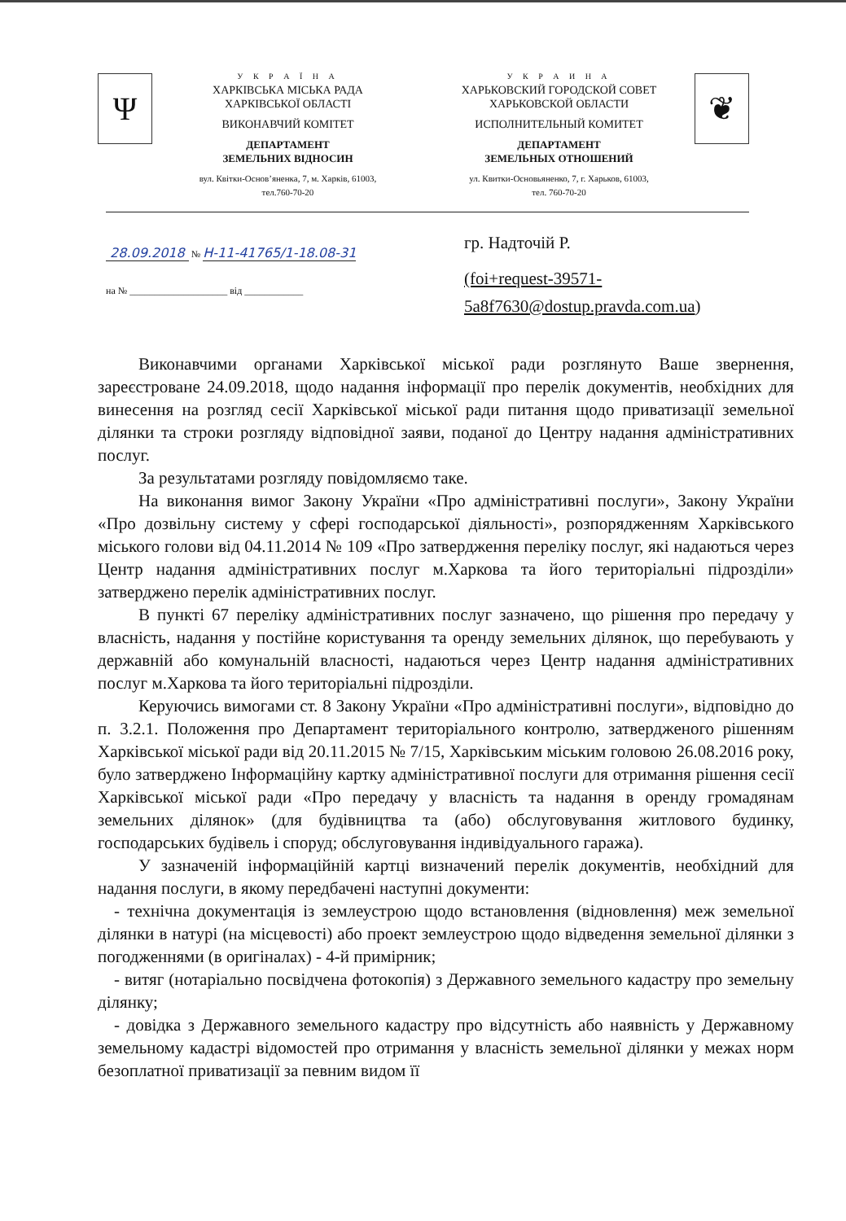Ψ
У К Р А Ї Н А
ХАРКІВСЬКА МІСЬКА РАДА
ХАРКІВСЬКОЇ ОБЛАСТІ
ВИКОНАВЧИЙ КОМІТЕТ
ДЕПАРТАМЕНТ
ЗЕМЕЛЬНИХ ВІДНОСИН
вул. Квітки-Основ’яненка, 7, м. Харків, 61003,
тел.760-70-20
У К Р А И Н А
ХАРЬКОВСКИЙ ГОРОДСКОЙ СОВЕТ
ХАРЬКОВСКОЙ ОБЛАСТИ
ИСПОЛНИТЕЛЬНЫЙ КОМИТЕТ
ДЕПАРТАМЕНТ
ЗЕМЕЛЬНЫХ ОТНОШЕНИЙ
ул. Квитки-Основьяненко, 7, г. Харьков, 61003,
тел. 760-70-20
❦
28.09.2018 № Н-11-41765/1-18.08-31
на № ____________________ від ____________
гр. Надточій Р.
(foi+request-39571-
5a8f7630@dostup.pravda.com.ua)
Виконавчими органами Харківської міської ради розглянуто Ваше звернення, зареєстроване 24.09.2018, щодо надання інформації про перелік документів, необхідних для винесення на розгляд сесії Харківської міської ради питання щодо приватизації земельної ділянки та строки розгляду відповідної заяви, поданої до Центру надання адміністративних послуг.
За результатами розгляду повідомляємо таке.
На виконання вимог Закону України «Про адміністративні послуги», Закону України «Про дозвільну систему у сфері господарської діяльності», розпорядженням Харківського міського голови від 04.11.2014 № 109 «Про затвердження переліку послуг, які надаються через Центр надання адміністративних послуг м.Харкова та його територіальні підрозділи» затверджено перелік адміністративних послуг.
В пункті 67 переліку адміністративних послуг зазначено, що рішення про передачу у власність, надання у постійне користування та оренду земельних ділянок, що перебувають у державній або комунальній власності, надаються через Центр надання адміністративних послуг м.Харкова та його територіальні підрозділи.
Керуючись вимогами ст. 8 Закону України «Про адміністративні послуги», відповідно до п. 3.2.1. Положення про Департамент територіального контролю, затвердженого рішенням Харківської міської ради від 20.11.2015 № 7/15, Харківським міським головою 26.08.2016 року, було затверджено Інформаційну картку адміністративної послуги для отримання рішення сесії Харківської міської ради «Про передачу у власність та надання в оренду громадянам земельних ділянок» (для будівництва та (або) обслуговування житлового будинку, господарських будівель і споруд; обслуговування індивідуального гаража).
У зазначеній інформаційній картці визначений перелік документів, необхідний для надання послуги, в якому передбачені наступні документи:
- технічна документація із землеустрою щодо встановлення (відновлення) меж земельної ділянки в натурі (на місцевості) або проект землеустрою щодо відведення земельної ділянки з погодженнями (в оригіналах) - 4-й примірник;
- витяг (нотаріально посвідчена фотокопія) з Державного земельного кадастру про земельну ділянку;
- довідка з Державного земельного кадастру про відсутність або наявність у Державному земельному кадастрі відомостей про отримання у власність земельної ділянки у межах норм безоплатної приватизації за певним видом її